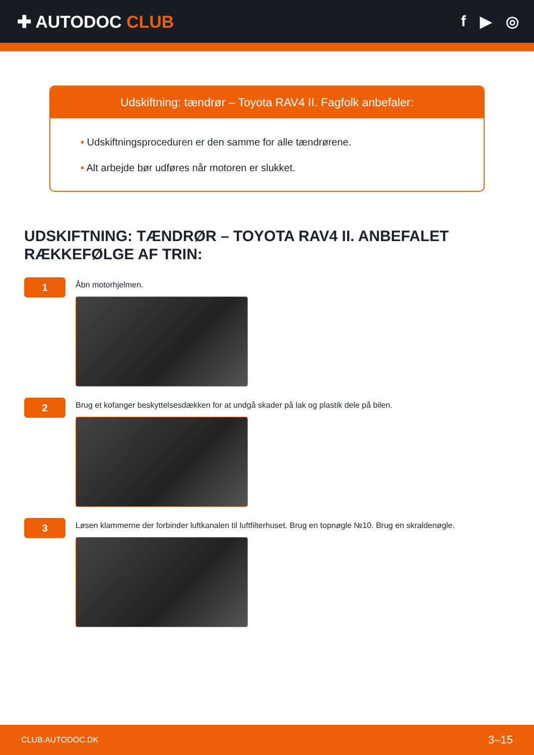✚ AUTODOC CLUB f ▶ ◎
Udskiftning: tændrør – Toyota RAV4 II. Fagfolk anbefaler:
• Udskiftningsproceduren er den samme for alle tændrørene.
• Alt arbejde bør udføres når motoren er slukket.
UDSKIFTNING: TÆNDRØR – TOYOTA RAV4 II. ANBEFALET RÆKKEFØLGE AF TRIN:
1
Åbn motorhjelmen.
2
Brug et kofanger beskyttelsesdækken for at undgå skader på lak og plastik dele på bilen.
3
Løsen klammerne der forbinder luftkanalen til luftfilterhuset. Brug en topnøgle №10. Brug en skraldenøgle.
CLUB.AUTODOC.DK 3–15